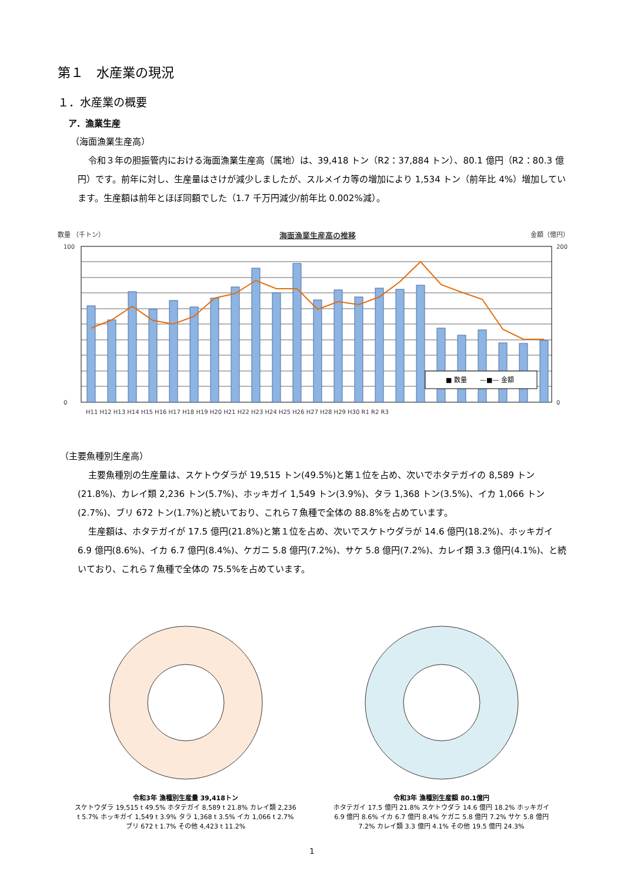第１　水産業の現況
１．水産業の概要
ア．漁業生産
（海面漁業生産高）
令和３年の胆振管内における海面漁業生産高（属地）は、39,418 トン（R2：37,884 トン）、80.1 億円（R2：80.3 億円）です。前年に対し、生産量はさけが減少しましたが、スルメイカ等の増加により 1,534 トン（前年比 4%）増加しています。生産額は前年とほぼ同額でした（1.7 千万円減少/前年比 0.002%減）。
数量 （千トン） 海面漁業生産高の推移 金額（億円）
100
0
200
0
H11 H12 H13 H14 H15 H16 H17 H18 H19 H20 H21 H22 H23 H24 H25 H26 H27 H28 H29 H30 R1 R2 R3
■ 数量　　—■— 金額
（主要魚種別生産高）
主要魚種別の生産量は、スケトウダラが 19,515 トン(49.5%)と第１位を占め、次いでホタテガイの 8,589 トン(21.8%)、カレイ類 2,236 トン(5.7%)、ホッキガイ 1,549 トン(3.9%)、タラ 1,368 トン(3.5%)、イカ 1,066 トン(2.7%)、ブリ 672 トン(1.7%)と続いており、これら７魚種で全体の 88.8%を占めています。
生産額は、ホタテガイが 17.5 億円(21.8%)と第１位を占め、次いでスケトウダラが 14.6 億円(18.2%)、ホッキガイ 6.9 億円(8.6%)、イカ 6.7 億円(8.4%)、ケガニ 5.8 億円(7.2%)、サケ 5.8 億円(7.2%)、カレイ類 3.3 億円(4.1%)、と続いており、これら７魚種で全体の 75.5%を占めています。
令和3年 漁種別生産量 39,418トン
スケトウダラ 19,515 t 49.5% ホタテガイ 8,589 t 21.8% カレイ類 2,236 t 5.7% ホッキガイ 1,549 t 3.9% タラ 1,368 t 3.5% イカ 1,066 t 2.7% ブリ 672 t 1.7% その他 4,423 t 11.2%
令和3年 漁種別生産額 80.1億円
ホタテガイ 17.5 億円 21.8% スケトウダラ 14.6 億円 18.2% ホッキガイ 6.9 億円 8.6% イカ 6.7 億円 8.4% ケガニ 5.8 億円 7.2% サケ 5.8 億円 7.2% カレイ類 3.3 億円 4.1% その他 19.5 億円 24.3%
1